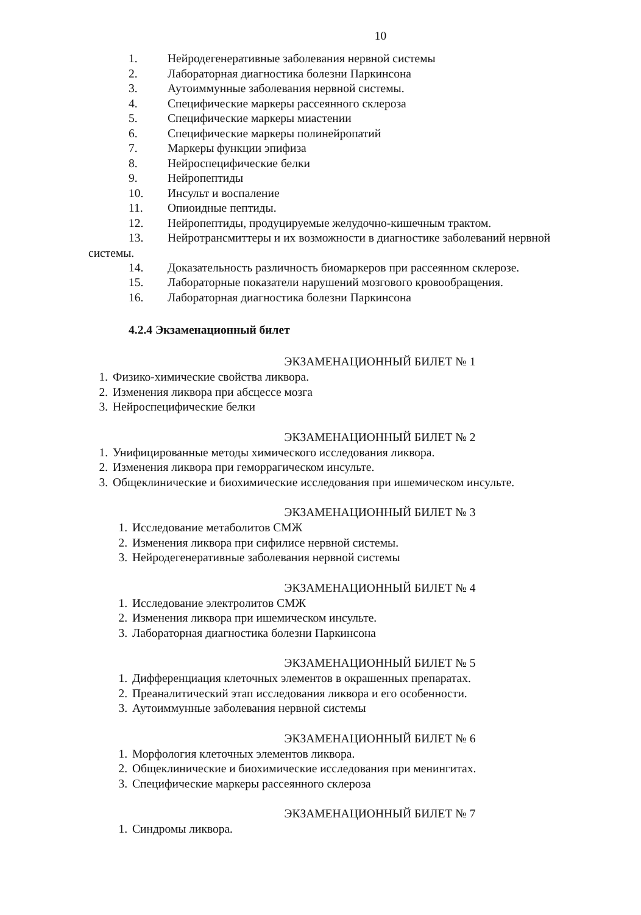10
1. Нейродегенеративные заболевания нервной системы
2. Лабораторная диагностика болезни Паркинсона
3. Аутоиммунные заболевания нервной системы.
4. Специфические маркеры рассеянного склероза
5. Специфические маркеры миастении
6. Специфические маркеры полинейропатий
7. Маркеры функции эпифиза
8. Нейроспецифические белки
9. Нейропептиды
10. Инсульт и воспаление
11. Опиоидные пептиды.
12. Нейропептиды, продуцируемые желудочно-кишечным трактом.
13. Нейротрансмиттеры и их возможности в диагностике заболеваний нервной
системы.
14. Доказательность различность биомаркеров при рассеянном склерозе.
15. Лабораторные показатели нарушений мозгового кровообращения.
16. Лабораторная диагностика болезни Паркинсона
4.2.4 Экзаменационный билет
ЭКЗАМЕНАЦИОННЫЙ БИЛЕТ № 1
1. Физико-химические свойства ликвора.
2. Изменения ликвора при абсцессе мозга
3. Нейроспецифические белки
ЭКЗАМЕНАЦИОННЫЙ БИЛЕТ № 2
1. Унифицированные методы химического исследования ликвора.
2. Изменения ликвора при геморрагическом инсульте.
3. Общеклинические и биохимические исследования при ишемическом инсульте.
ЭКЗАМЕНАЦИОННЫЙ БИЛЕТ № 3
1. Исследование метаболитов СМЖ
2. Изменения ликвора при сифилисе нервной системы.
3. Нейродегенеративные заболевания нервной системы
ЭКЗАМЕНАЦИОННЫЙ БИЛЕТ № 4
1. Исследование электролитов СМЖ
2. Изменения ликвора при ишемическом инсульте.
3. Лабораторная диагностика болезни Паркинсона
ЭКЗАМЕНАЦИОННЫЙ БИЛЕТ № 5
1. Дифференциация клеточных элементов в окрашенных препаратах.
2. Преаналитический этап исследования ликвора и его особенности.
3. Аутоиммунные заболевания нервной системы
ЭКЗАМЕНАЦИОННЫЙ БИЛЕТ № 6
1. Морфология клеточных элементов ликвора.
2. Общеклинические и биохимические исследования при менингитах.
3. Специфические маркеры рассеянного склероза
ЭКЗАМЕНАЦИОННЫЙ БИЛЕТ № 7
1. Синдромы ликвора.